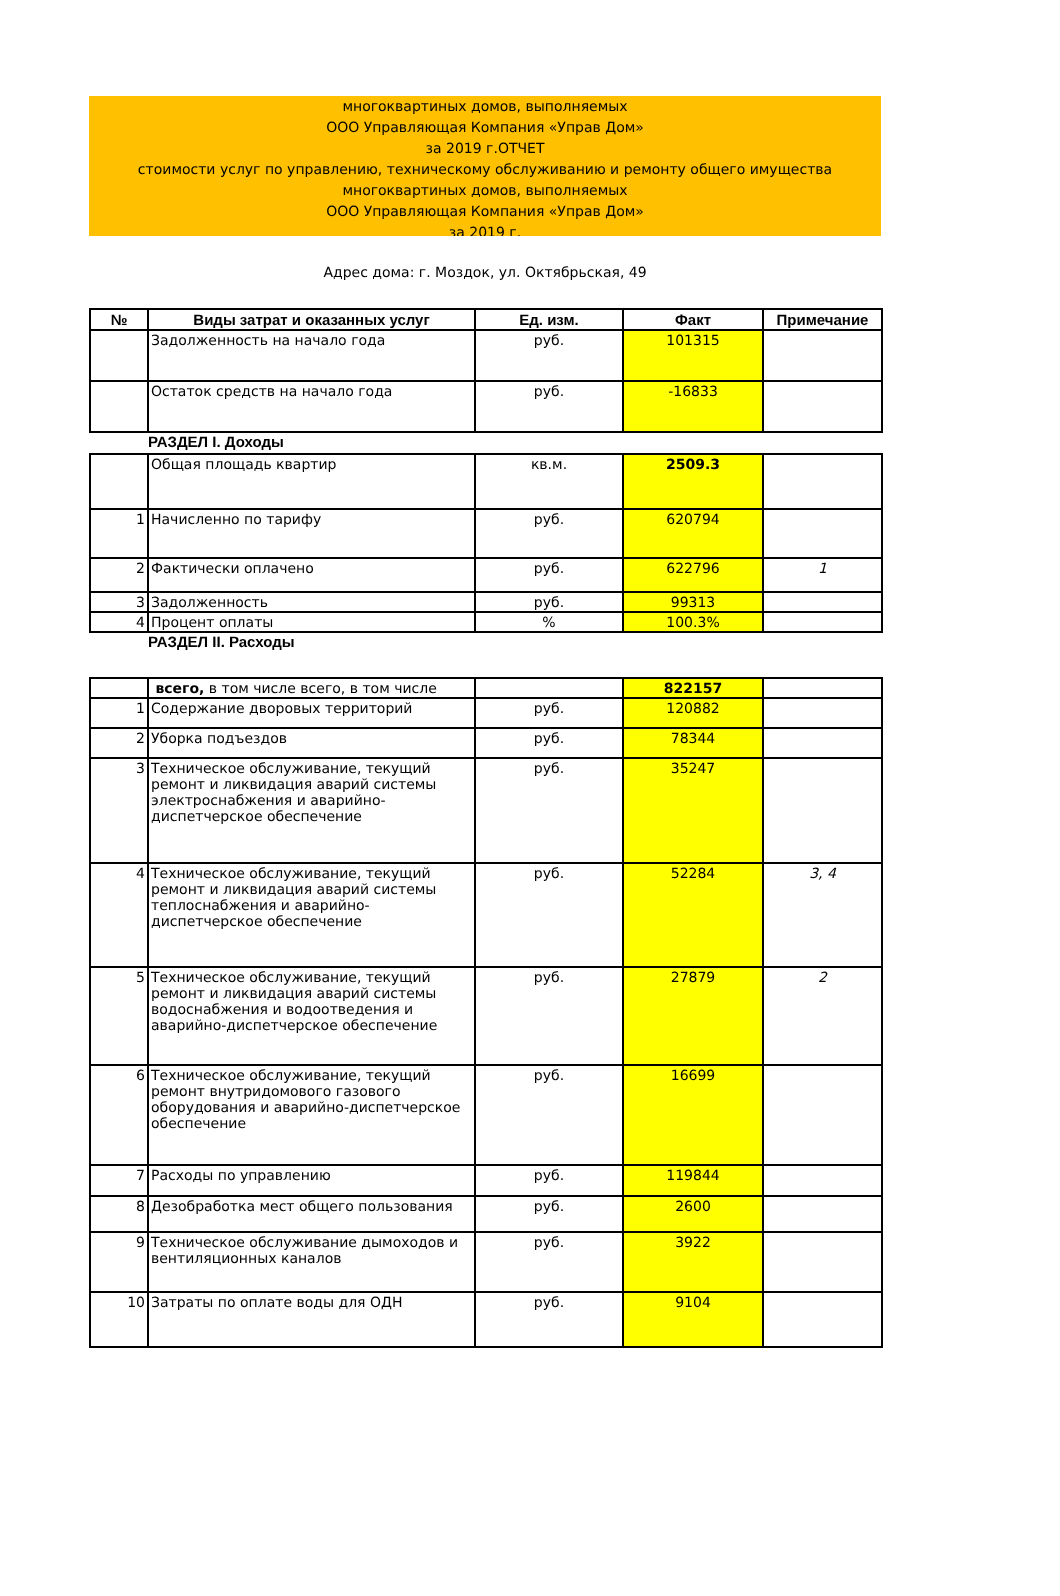многоквартиных домов, выполняемых
ООО Управляющая Компания «Управ Дом»
за 2019 г.ОТЧЕТ
стоимости услуг по управлению, техническому обслуживанию и ремонту общего имущества
многоквартиных домов, выполняемых
ООО Управляющая Компания «Управ Дом»
за 2019 г.
Адрес дома: г. Моздок, ул. Октябрьская, 49
| № | Виды затрат и оказанных услуг | Ед. изм. | Факт | Примечание |
| --- | --- | --- | --- | --- |
| | Задолженность на начало года | руб. | 101315 | |
| | Остаток средств на начало года | руб. | -16833 | |
РАЗДЕЛ I. Доходы
| | Общая площадь квартир | кв.м. | 2509.3 | |
| 1 | Начисленно по тарифу | руб. | 620794 | |
| 2 | Фактически оплачено | руб. | 622796 | 1 |
| 3 | Задолженность | руб. | 99313 | |
| 4 | Процент оплаты | % | 100.3% | |
РАЗДЕЛ II. Расходы
| | всего, в том числе всего, в том числе | | 822157 | |
| 1 | Содержание дворовых территорий | руб. | 120882 | |
| 2 | Уборка подъездов | руб. | 78344 | |
| 3 | Техническое обслуживание, текущий ремонт и ликвидация аварий системы электроснабжения и аварийно-диспетчерское обеспечение | руб. | 35247 | |
| 4 | Техническое обслуживание, текущий ремонт и ликвидация аварий системы теплоснабжения и аварийно-диспетчерское обеспечение | руб. | 52284 | 3, 4 |
| 5 | Техническое обслуживание, текущий ремонт и ликвидация аварий системы водоснабжения и водоотведения и аварийно-диспетчерское обеспечение | руб. | 27879 | 2 |
| 6 | Техническое обслуживание, текущий ремонт внутридомового газового оборудования и аварийно-диспетчерское обеспечение | руб. | 16699 | |
| 7 | Расходы по управлению | руб. | 119844 | |
| 8 | Дезобработка мест общего пользования | руб. | 2600 | |
| 9 | Техническое обслуживание дымоходов и вентиляционных каналов | руб. | 3922 | |
| 10 | Затраты по оплате воды для ОДН | руб. | 9104 | |